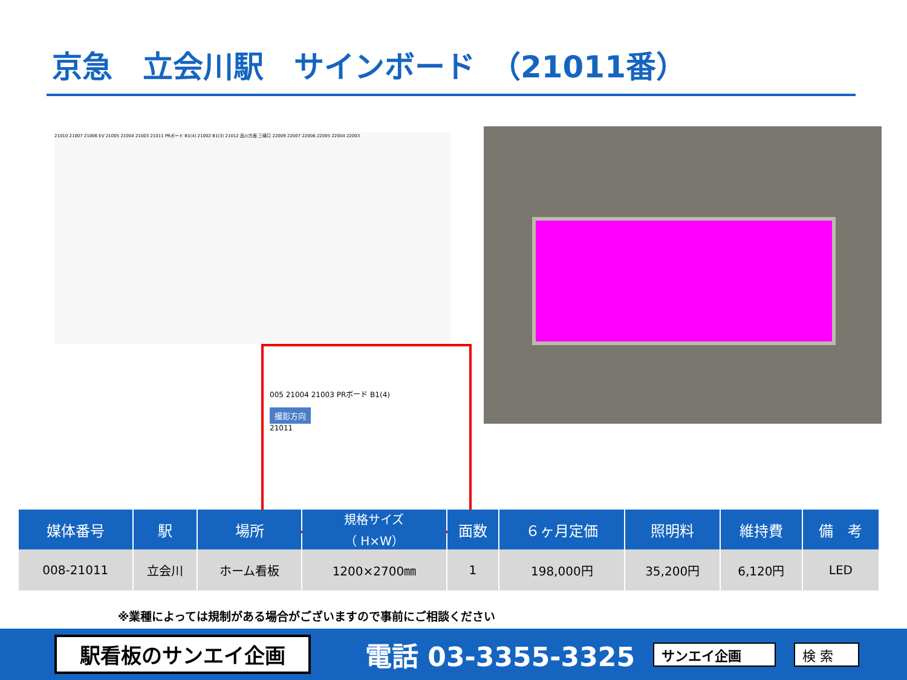京急　立会川駅　サインボード　（21011番）
21010 21007 21006 EV 21005 21004 21003 21011 PRボード B1(4) 21002 B1(3) 21012 品川方面 三崎口 22009 22007 22006 22005 22004 22003
005 21004 21003 PRボード B1(4)
撮影方向
21011
| 媒体番号 | 駅 | 場所 | 規格サイズ （ H×W） | 面数 | ６ヶ月定価 | 照明料 | 維持費 | 備 考 |
| --- | --- | --- | --- | --- | --- | --- | --- | --- |
| 008-21011 | 立会川 | ホーム看板 | 1200×2700㎜ | 1 | 198,000円 | 35,200円 | 6,120円 | LED |
※業種によっては規制がある場合がございますので事前にご相談ください
駅看板のサンエイ企画
電話 03-3355-3325
サンエイ企画 検 索